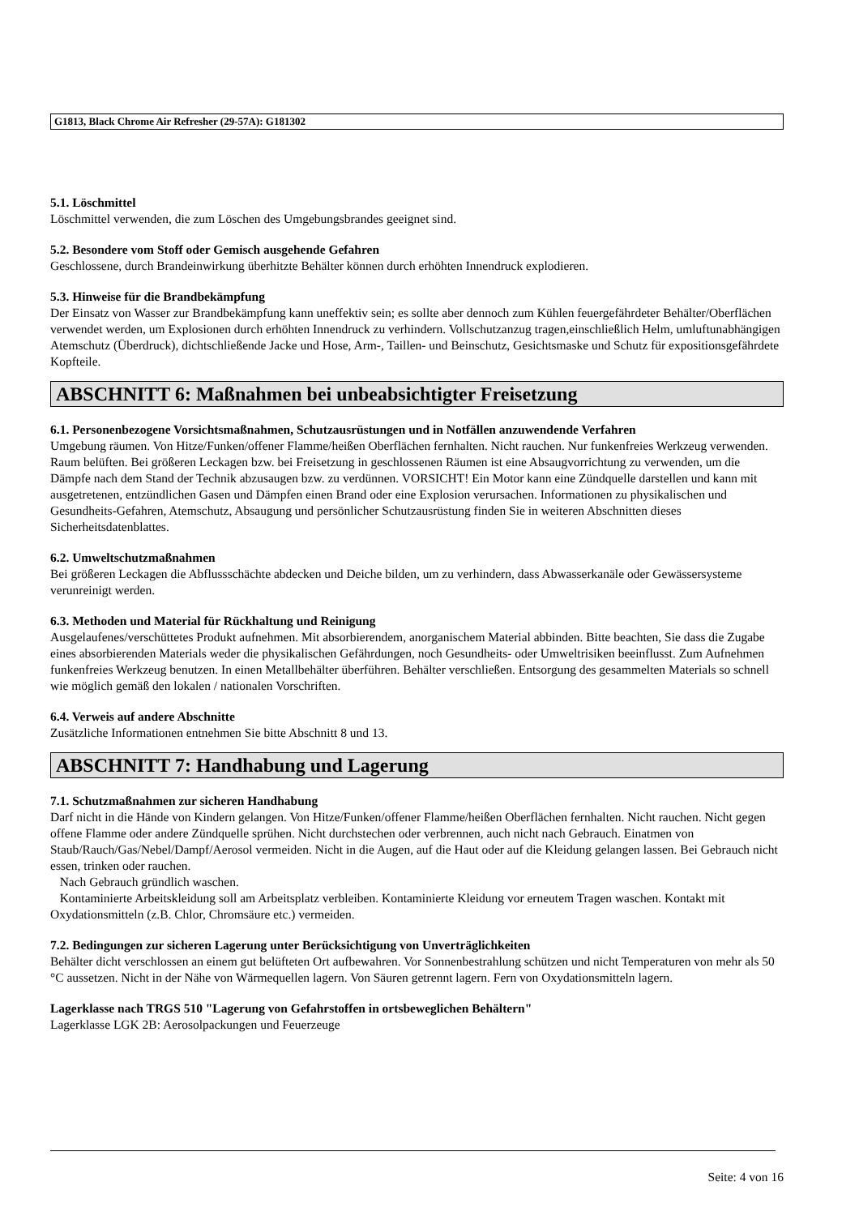G1813, Black Chrome Air Refresher (29-57A): G181302
5.1. Löschmittel
Löschmittel verwenden, die zum Löschen des Umgebungsbrandes geeignet sind.
5.2. Besondere vom Stoff oder Gemisch ausgehende Gefahren
Geschlossene, durch Brandeinwirkung überhitzte Behälter können durch erhöhten Innendruck explodieren.
5.3. Hinweise für die Brandbekämpfung
Der Einsatz von Wasser zur Brandbekämpfung kann uneffektiv sein; es sollte aber dennoch zum Kühlen feuergefährdeter Behälter/Oberflächen verwendet werden, um Explosionen durch erhöhten Innendruck zu verhindern. Vollschutzanzug tragen,einschließlich Helm, umluftunabhängigen Atemschutz (Überdruck), dichtschließende Jacke und Hose, Arm-, Taillen- und Beinschutz, Gesichtsmaske und Schutz für expositionsgefährdete Kopfteile.
ABSCHNITT 6: Maßnahmen bei unbeabsichtigter Freisetzung
6.1. Personenbezogene Vorsichtsmaßnahmen, Schutzausrüstungen und in Notfällen anzuwendende Verfahren
Umgebung räumen. Von Hitze/Funken/offener Flamme/heißen Oberflächen fernhalten. Nicht rauchen. Nur funkenfreies Werkzeug verwenden. Raum belüften. Bei größeren Leckagen bzw. bei Freisetzung in geschlossenen Räumen ist eine Absaugvorrichtung zu verwenden, um die Dämpfe nach dem Stand der Technik abzusaugen bzw. zu verdünnen. VORSICHT! Ein Motor kann eine Zündquelle darstellen und kann mit ausgetretenen, entzündlichen Gasen und Dämpfen einen Brand oder eine Explosion verursachen. Informationen zu physikalischen und Gesundheits-Gefahren, Atemschutz, Absaugung und persönlicher Schutzausrüstung finden Sie in weiteren Abschnitten dieses Sicherheitsdatenblattes.
6.2. Umweltschutzmaßnahmen
Bei größeren Leckagen die Abflussschächte abdecken und Deiche bilden, um zu verhindern, dass Abwasserkanäle oder Gewässersysteme verunreinigt werden.
6.3. Methoden und Material für Rückhaltung und Reinigung
Ausgelaufenes/verschüttetes Produkt aufnehmen. Mit absorbierendem, anorganischem Material abbinden. Bitte beachten, Sie dass die Zugabe eines absorbierenden Materials weder die physikalischen Gefährdungen, noch Gesundheits- oder Umweltrisiken beeinflusst. Zum Aufnehmen funkenfreies Werkzeug benutzen. In einen Metallbehälter überführen. Behälter verschließen. Entsorgung des gesammelten Materials so schnell wie möglich gemäß den lokalen / nationalen Vorschriften.
6.4. Verweis auf andere Abschnitte
Zusätzliche Informationen entnehmen Sie bitte Abschnitt 8 und 13.
ABSCHNITT 7: Handhabung und Lagerung
7.1. Schutzmaßnahmen zur sicheren Handhabung
Darf nicht in die Hände von Kindern gelangen. Von Hitze/Funken/offener Flamme/heißen Oberflächen fernhalten. Nicht rauchen. Nicht gegen offene Flamme oder andere Zündquelle sprühen. Nicht durchstechen oder verbrennen, auch nicht nach Gebrauch. Einatmen von Staub/Rauch/Gas/Nebel/Dampf/Aerosol vermeiden. Nicht in die Augen, auf die Haut oder auf die Kleidung gelangen lassen. Bei Gebrauch nicht essen, trinken oder rauchen.
Nach Gebrauch gründlich waschen.
Kontaminierte Arbeitskleidung soll am Arbeitsplatz verbleiben. Kontaminierte Kleidung vor erneutem Tragen waschen. Kontakt mit Oxydationsmitteln (z.B. Chlor, Chromsäure etc.) vermeiden.
7.2. Bedingungen zur sicheren Lagerung unter Berücksichtigung von Unverträglichkeiten
Behälter dicht verschlossen an einem gut belüfteten Ort aufbewahren. Vor Sonnenbestrahlung schützen und nicht Temperaturen von mehr als 50 °C aussetzen. Nicht in der Nähe von Wärmequellen lagern. Von Säuren getrennt lagern. Fern von Oxydationsmitteln lagern.
Lagerklasse nach TRGS 510 "Lagerung von Gefahrstoffen in ortsbeweglichen Behältern"
Lagerklasse LGK 2B: Aerosolpackungen und Feuerzeuge
Seite: 4 von 16